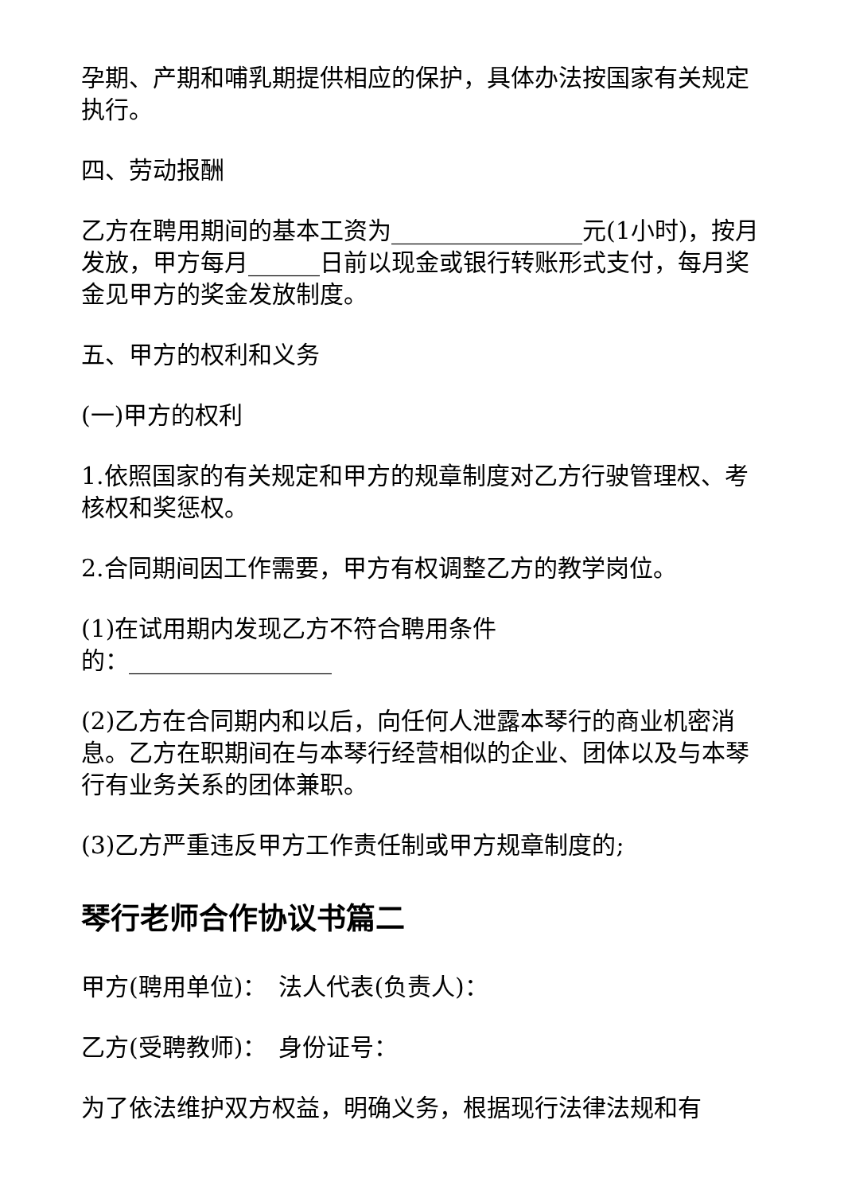孕期、产期和哺乳期提供相应的保护，具体办法按国家有关规定执行。
四、劳动报酬
乙方在聘用期间的基本工资为________________元(1小时)，按月发放，甲方每月______日前以现金或银行转账形式支付，每月奖金见甲方的奖金发放制度。
五、甲方的权利和义务
(一)甲方的权利
1.依照国家的有关规定和甲方的规章制度对乙方行驶管理权、考核权和奖惩权。
2.合同期间因工作需要，甲方有权调整乙方的教学岗位。
(1)在试用期内发现乙方不符合聘用条件
的：_________________
(2)乙方在合同期内和以后，向任何人泄露本琴行的商业机密消息。乙方在职期间在与本琴行经营相似的企业、团体以及与本琴行有业务关系的团体兼职。
(3)乙方严重违反甲方工作责任制或甲方规章制度的;
琴行老师合作协议书篇二
甲方(聘用单位)：　法人代表(负责人)：
乙方(受聘教师)：　身份证号：
为了依法维护双方权益，明确义务，根据现行法律法规和有